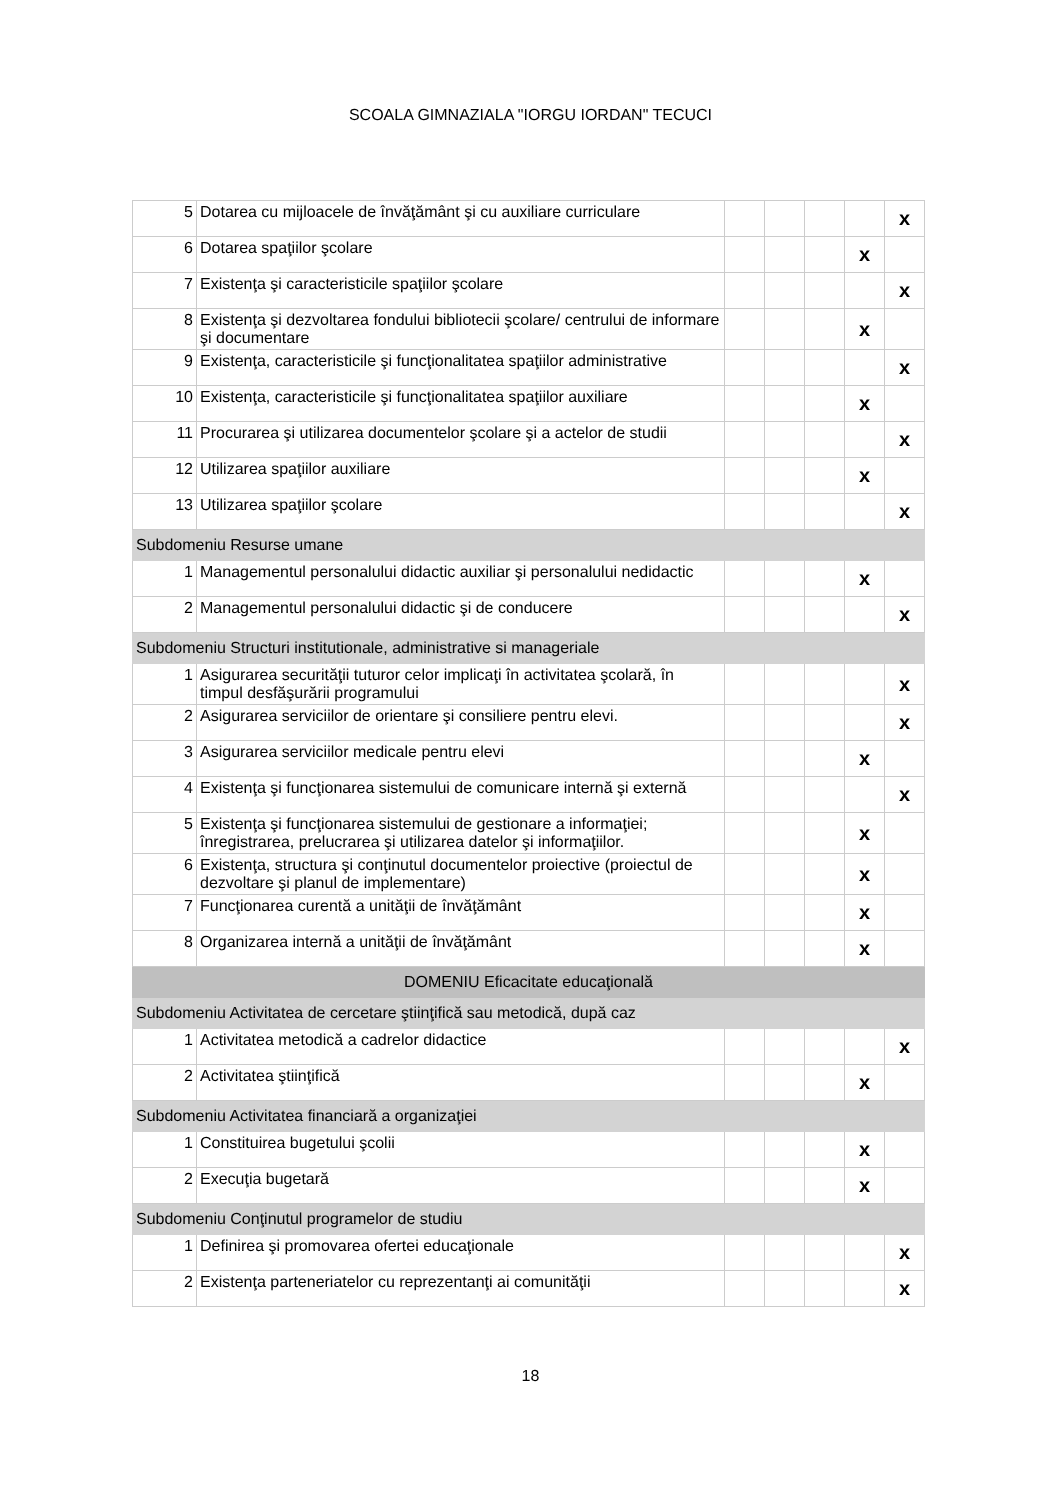SCOALA GIMNAZIALA "IORGU IORDAN" TECUCI
| 5 | Dotarea cu mijloacele de învăţământ şi cu auxiliare curriculare | | | | | x |
| 6 | Dotarea spaţiilor şcolare | | | | x | |
| 7 | Existenţa şi caracteristicile spaţiilor şcolare | | | | | x |
| 8 | Existenţa şi dezvoltarea fondului bibliotecii şcolare/ centrului de informare şi documentare | | | | x | |
| 9 | Existenţa, caracteristicile şi funcţionalitatea spaţiilor administrative | | | | | x |
| 10 | Existenţa, caracteristicile şi funcţionalitatea spaţiilor auxiliare | | | | x | |
| 11 | Procurarea şi utilizarea documentelor şcolare şi a actelor de studii | | | | | x |
| 12 | Utilizarea spaţiilor auxiliare | | | | x | |
| 13 | Utilizarea spaţiilor şcolare | | | | | x |
| Subdomeniu Resurse umane | | | | | | |
| 1 | Managementul personalului didactic auxiliar şi personalului nedidactic | | | | x | |
| 2 | Managementul personalului didactic şi de conducere | | | | | x |
| Subdomeniu Structuri institutionale, administrative si manageriale | | | | | | |
| 1 | Asigurarea securităţii tuturor celor implicaţi în activitatea şcolară, în timpul desfăşurării programului | | | | | x |
| 2 | Asigurarea serviciilor de orientare şi consiliere pentru elevi. | | | | | x |
| 3 | Asigurarea serviciilor medicale pentru elevi | | | | x | |
| 4 | Existenţa şi funcţionarea sistemului de comunicare internă şi externă | | | | | x |
| 5 | Existenţa şi funcţionarea sistemului de gestionare a informaţiei; înregistrarea, prelucrarea şi utilizarea datelor şi informaţiilor. | | | | x | |
| 6 | Existenţa, structura şi conţinutul documentelor proiective (proiectul de dezvoltare şi planul de implementare) | | | | x | |
| 7 | Funcţionarea curentă a unităţii de învăţământ | | | | x | |
| 8 | Organizarea internă a unităţii de învăţământ | | | | x | |
| DOMENIU Eficacitate educaţională | | | | | | |
| Subdomeniu Activitatea de cercetare ştiinţifică sau metodică, după caz | | | | | | |
| 1 | Activitatea metodică a cadrelor didactice | | | | | x |
| 2 | Activitatea ştiinţifică | | | | x | |
| Subdomeniu Activitatea financiară a organizaţiei | | | | | | |
| 1 | Constituirea bugetului şcolii | | | | x | |
| 2 | Execuţia bugetară | | | | x | |
| Subdomeniu Conţinutul programelor de studiu | | | | | | |
| 1 | Definirea şi promovarea ofertei educaţionale | | | | | x |
| 2 | Existenţa parteneriatelor cu reprezentanţi ai comunităţii | | | | | x |
18